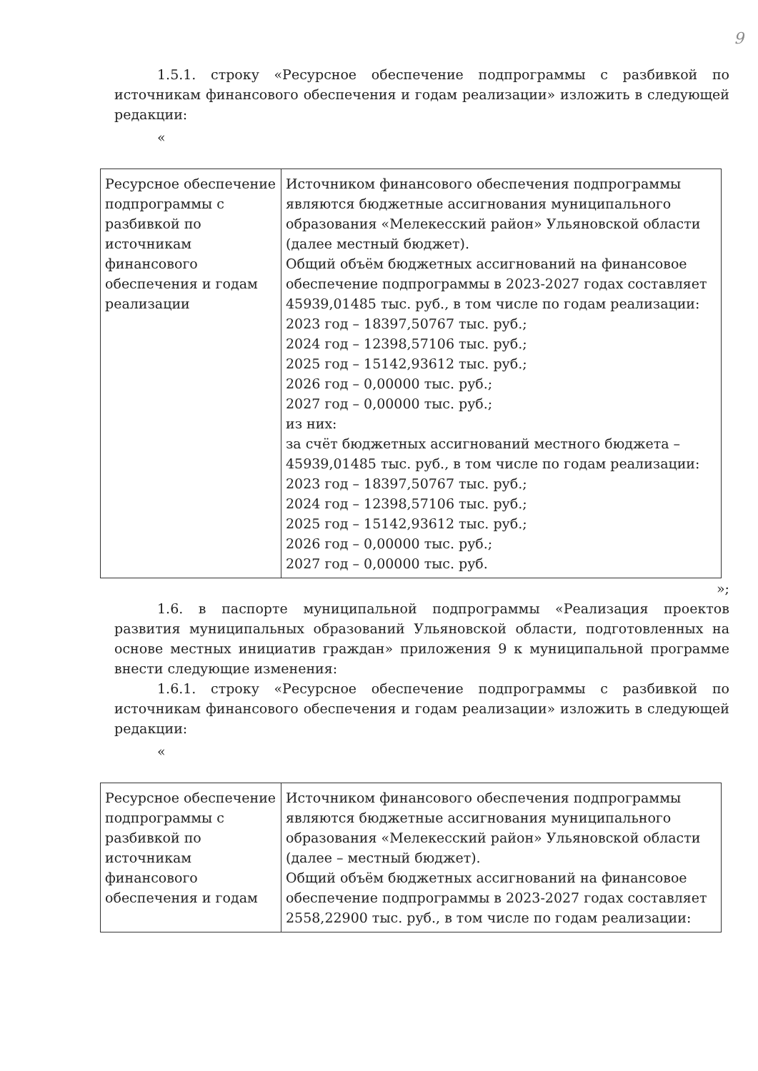9
1.5.1. строку «Ресурсное обеспечение подпрограммы с разбивкой по источникам финансового обеспечения и годам реализации» изложить в следующей редакции:
«
| Ресурсное обеспечение подпрограммы с разбивкой по источникам финансового обеспечения и годам реализации | Источником финансового обеспечения подпрограммы являются бюджетные ассигнования муниципального образования «Мелекесский район» Ульяновской области (далее местный бюджет). Общий объём бюджетных ассигнований на финансовое обеспечение подпрограммы в 2023-2027 годах составляет 45939,01485 тыс. руб., в том числе по годам реализации: 2023 год – 18397,50767 тыс. руб.; 2024 год – 12398,57106 тыс. руб.; 2025 год – 15142,93612 тыс. руб.; 2026 год – 0,00000 тыс. руб.; 2027 год – 0,00000 тыс. руб.; из них: за счёт бюджетных ассигнований местного бюджета – 45939,01485 тыс. руб., в том числе по годам реализации: 2023 год – 18397,50767 тыс. руб.; 2024 год – 12398,57106 тыс. руб.; 2025 год – 15142,93612 тыс. руб.; 2026 год – 0,00000 тыс. руб.; 2027 год – 0,00000 тыс. руб. |
»;
1.6. в паспорте муниципальной подпрограммы «Реализация проектов развития муниципальных образований Ульяновской области, подготовленных на основе местных инициатив граждан» приложения 9 к муниципальной программе внести следующие изменения:
1.6.1. строку «Ресурсное обеспечение подпрограммы с разбивкой по источникам финансового обеспечения и годам реализации» изложить в следующей редакции:
«
| Ресурсное обеспечение подпрограммы с разбивкой по источникам финансового обеспечения и годам | Источником финансового обеспечения подпрограммы являются бюджетные ассигнования муниципального образования «Мелекесский район» Ульяновской области (далее – местный бюджет). Общий объём бюджетных ассигнований на финансовое обеспечение подпрограммы в 2023-2027 годах составляет 2558,22900 тыс. руб., в том числе по годам реализации: |